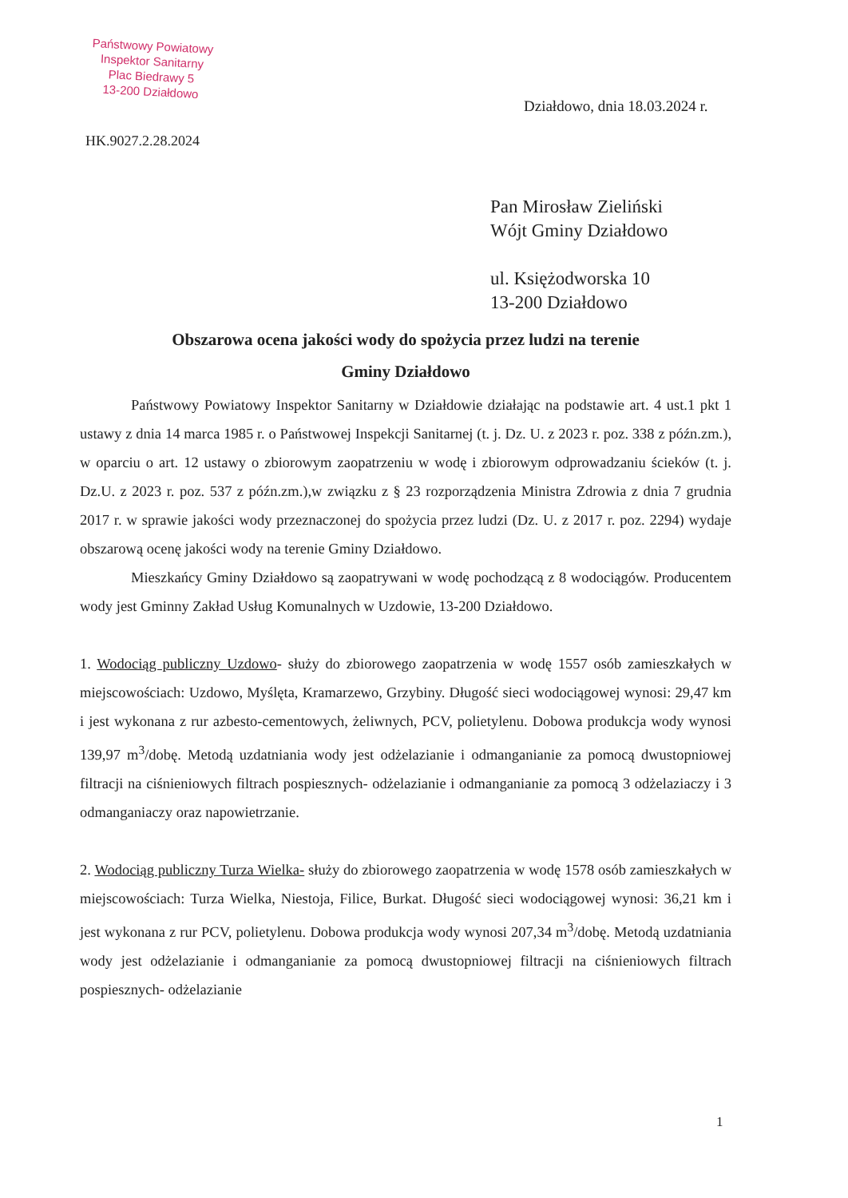Państwowy Powiatowy
Inspektor Sanitarny
Plac Biedrawy 5
13-200 Działdowo
Działdowo, dnia 18.03.2024 r.
HK.9027.2.28.2024
Pan Mirosław Zieliński
Wójt Gminy Działdowo
ul. Księżodworska 10
13-200 Działdowo
Obszarowa ocena jakości wody do spożycia przez ludzi na terenie
Gminy Działdowo
Państwowy Powiatowy Inspektor Sanitarny w Działdowie działając na podstawie art. 4 ust.1 pkt 1 ustawy z dnia 14 marca 1985 r. o Państwowej Inspekcji Sanitarnej (t. j. Dz. U. z 2023 r. poz. 338 z późn.zm.), w oparciu o art. 12 ustawy o zbiorowym zaopatrzeniu w wodę i zbiorowym odprowadzaniu ścieków (t. j. Dz.U. z 2023 r. poz. 537 z późn.zm.),w związku z § 23 rozporządzenia Ministra Zdrowia z dnia 7 grudnia 2017 r. w sprawie jakości wody przeznaczonej do spożycia przez ludzi (Dz. U. z 2017 r. poz. 2294) wydaje obszarową ocenę jakości wody na terenie Gminy Działdowo.
Mieszkańcy Gminy Działdowo są zaopatrywani w wodę pochodzącą z 8 wodociągów. Producentem wody jest Gminny Zakład Usług Komunalnych w Uzdowie, 13-200 Działdowo.
1. Wodociąg publiczny Uzdowo- służy do zbiorowego zaopatrzenia w wodę 1557 osób zamieszkałych w miejscowościach: Uzdowo, Myślęta, Kramarzewo, Grzybiny. Długość sieci wodociągowej wynosi: 29,47 km i jest wykonana z rur azbesto-cementowych, żeliwnych, PCV, polietylenu. Dobowa produkcja wody wynosi 139,97 m<sup>3</sup>/dobę. Metodą uzdatniania wody jest odżelazianie i odmanganianie za pomocą dwustopniowej filtracji na ciśnieniowych filtrach pospiesznych- odżelazianie i odmanganianie za pomocą 3 odżelaziaczy i 3 odmanganiaczy oraz napowietrzanie.
2. Wodociąg publiczny Turza Wielka- służy do zbiorowego zaopatrzenia w wodę 1578 osób zamieszkałych w miejscowościach: Turza Wielka, Niestoja, Filice, Burkat. Długość sieci wodociągowej wynosi: 36,21 km i jest wykonana z rur PCV, polietylenu. Dobowa produkcja wody wynosi 207,34 m<sup>3</sup>/dobę. Metodą uzdatniania wody jest odżelazianie i odmanganianie za pomocą dwustopniowej filtracji na ciśnieniowych filtrach pospiesznych- odżelazianie
1